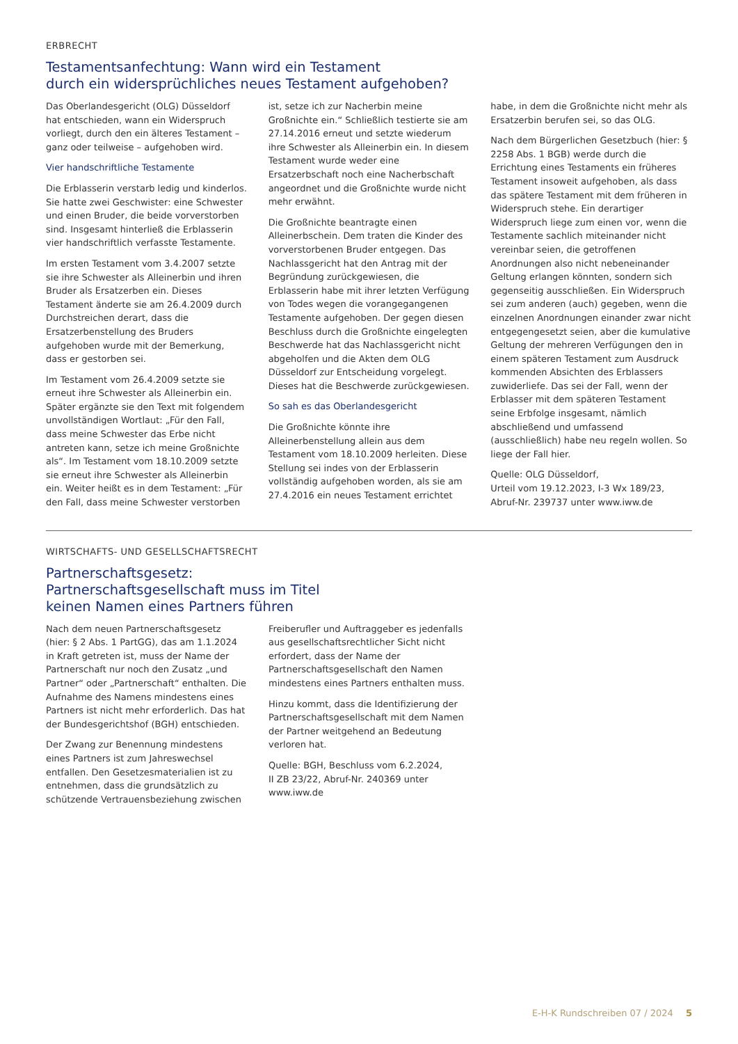ERBRECHT
Testamentsanfechtung: Wann wird ein Testament
durch ein widersprüchliches neues Testament aufgehoben?
Das Oberlandesgericht (OLG) Düsseldorf hat entschieden, wann ein Widerspruch vorliegt, durch den ein älteres Testament – ganz oder teilweise – aufgehoben wird.
Vier handschriftliche Testamente
Die Erblasserin verstarb ledig und kinderlos. Sie hatte zwei Geschwister: eine Schwester und einen Bruder, die beide vorverstorben sind. Insgesamt hinterließ die Erblasserin vier handschriftlich verfasste Testamente.
Im ersten Testament vom 3.4.2007 setzte sie ihre Schwester als Alleinerbin und ihren Bruder als Ersatzerben ein. Dieses Testament änderte sie am 26.4.2009 durch Durchstreichen derart, dass die Ersatzerbenstellung des Bruders aufgehoben wurde mit der Bemerkung, dass er gestorben sei.
Im Testament vom 26.4.2009 setzte sie erneut ihre Schwester als Alleinerbin ein. Später ergänzte sie den Text mit folgendem unvollständigen Wortlaut: „Für den Fall, dass meine Schwester das Erbe nicht antreten kann, setze ich meine Großnichte als“. Im Testament vom 18.10.2009 setzte sie erneut ihre Schwester als Alleinerbin ein. Weiter heißt es in dem Testament: „Für den Fall, dass meine Schwester verstorben ist, setze ich zur Nacherbin meine Großnichte ein.“ Schließlich testierte sie am 27.14.2016 erneut und setzte wiederum ihre Schwester als Alleinerbin ein. In diesem Testament wurde weder eine Ersatzerbschaft noch eine Nacherbschaft angeordnet und die Großnichte wurde nicht mehr erwähnt.
Die Großnichte beantragte einen Alleinerbschein. Dem traten die Kinder des vorverstorbenen Bruder entgegen. Das Nachlassgericht hat den Antrag mit der Begründung zurückgewiesen, die Erblasserin habe mit ihrer letzten Verfügung von Todes wegen die vorangegangenen Testamente aufgehoben. Der gegen diesen Beschluss durch die Großnichte eingelegten Beschwerde hat das Nachlassgericht nicht abgeholfen und die Akten dem OLG Düsseldorf zur Entscheidung vorgelegt. Dieses hat die Beschwerde zurückgewiesen.
So sah es das Oberlandesgericht
Die Großnichte könnte ihre Alleinerbenstellung allein aus dem Testament vom 18.10.2009 herleiten. Diese Stellung sei indes von der Erblasserin vollständig aufgehoben worden, als sie am 27.4.2016 ein neues Testament errichtet habe, in dem die Großnichte nicht mehr als Ersatzerbin berufen sei, so das OLG.
Nach dem Bürgerlichen Gesetzbuch (hier: § 2258 Abs. 1 BGB) werde durch die Errichtung eines Testaments ein früheres Testament insoweit aufgehoben, als dass das spätere Testament mit dem früheren in Widerspruch stehe. Ein derartiger Widerspruch liege zum einen vor, wenn die Testamente sachlich miteinander nicht vereinbar seien, die getroffenen Anordnungen also nicht nebeneinander Geltung erlangen könnten, sondern sich gegenseitig ausschließen. Ein Widerspruch sei zum anderen (auch) gegeben, wenn die einzelnen Anordnungen einander zwar nicht entgegengesetzt seien, aber die kumulative Geltung der mehreren Verfügungen den in einem späteren Testament zum Ausdruck kommenden Absichten des Erblassers zuwiderliefe. Das sei der Fall, wenn der Erblasser mit dem späteren Testament seine Erbfolge insgesamt, nämlich abschließend und umfassend (ausschließlich) habe neu regeln wollen. So liege der Fall hier.
Quelle: OLG Düsseldorf,
Urteil vom 19.12.2023, I-3 Wx 189/23,
Abruf-Nr. 239737 unter www.iww.de
WIRTSCHAFTS- UND GESELLSCHAFTSRECHT
Partnerschaftsgesetz:
Partnerschaftsgesellschaft muss im Titel
keinen Namen eines Partners führen
Nach dem neuen Partnerschaftsgesetz (hier: § 2 Abs. 1 PartGG), das am 1.1.2024 in Kraft getreten ist, muss der Name der Partnerschaft nur noch den Zusatz „und Partner“ oder „Partnerschaft“ enthalten. Die Aufnahme des Namens mindestens eines Partners ist nicht mehr erforderlich. Das hat der Bundesgerichtshof (BGH) entschieden.
Der Zwang zur Benennung mindestens eines Partners ist zum Jahreswechsel entfallen. Den Gesetzesmaterialien ist zu entnehmen, dass die grundsätzlich zu schützende Vertrauensbeziehung zwischen Freiberufler und Auftraggeber es jedenfalls aus gesellschaftsrechtlicher Sicht nicht erfordert, dass der Name der Partnerschaftsgesellschaft den Namen mindestens eines Partners enthalten muss.
Hinzu kommt, dass die Identifizierung der Partnerschaftsgesellschaft mit dem Namen der Partner weitgehend an Bedeutung verloren hat.
Quelle: BGH, Beschluss vom 6.2.2024,
II ZB 23/22, Abruf-Nr. 240369 unter
www.iww.de
E-H-K Rundschreiben 07 / 2024 5